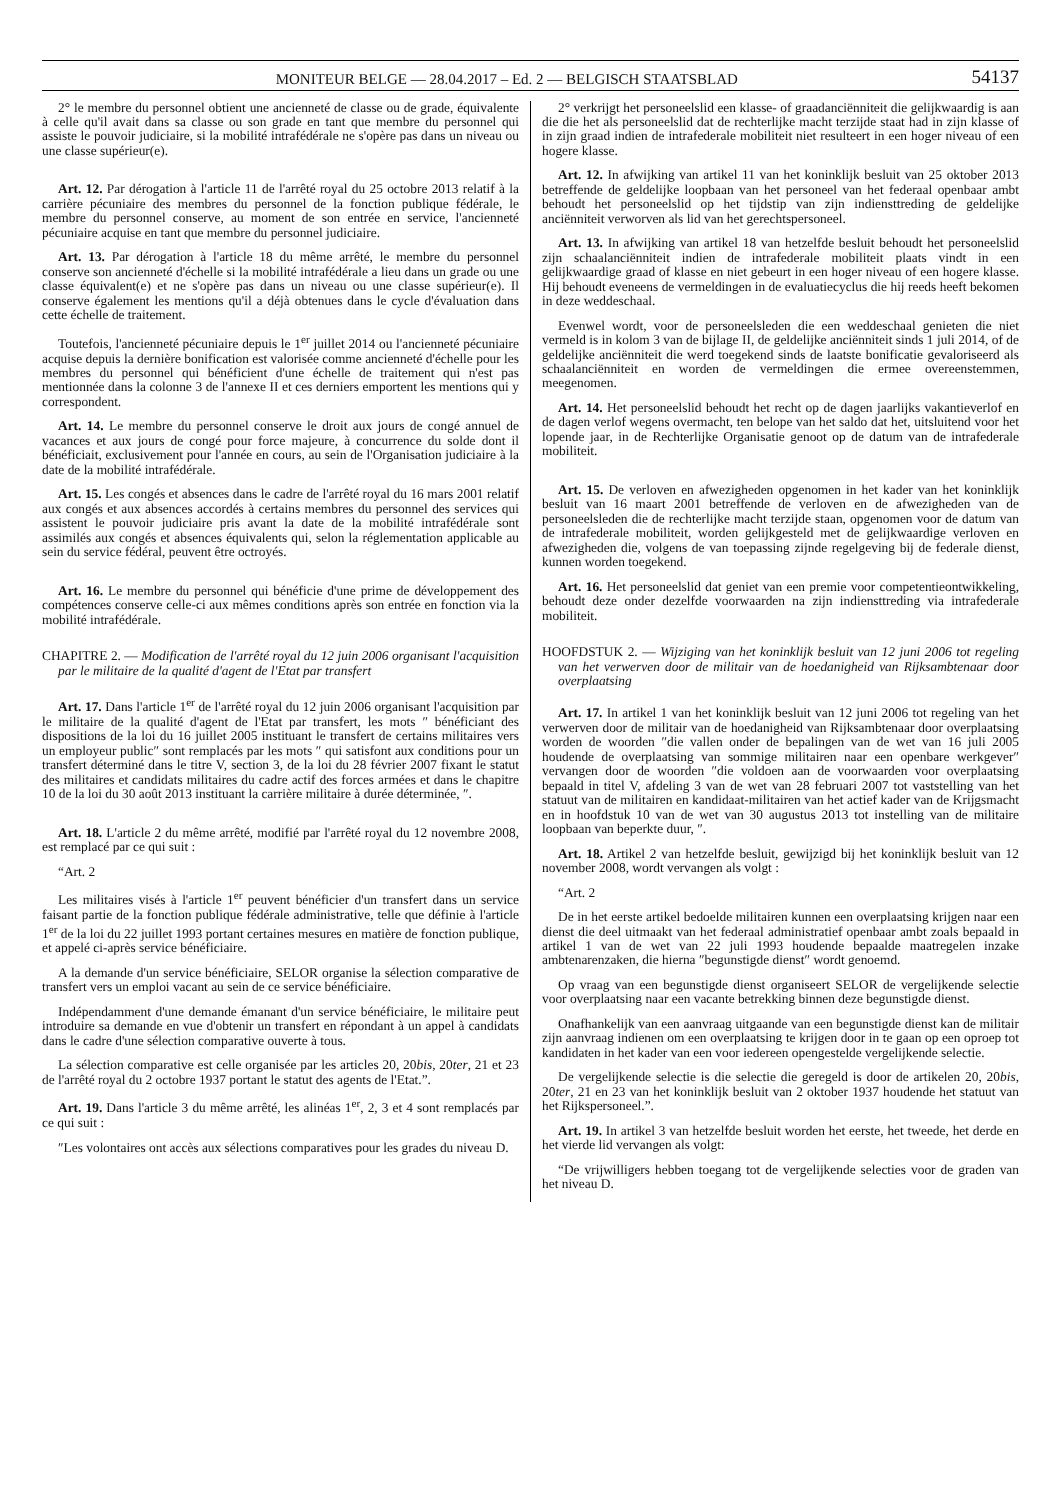MONITEUR BELGE — 28.04.2017 – Ed. 2 — BELGISCH STAATSBLAD 54137
2° le membre du personnel obtient une ancienneté de classe ou de grade, équivalente à celle qu'il avait dans sa classe ou son grade en tant que membre du personnel qui assiste le pouvoir judiciaire, si la mobilité intrafédérale ne s'opère pas dans un niveau ou une classe supérieur(e).
Art. 12. Par dérogation à l'article 11 de l'arrêté royal du 25 octobre 2013 relatif à la carrière pécuniaire des membres du personnel de la fonction publique fédérale, le membre du personnel conserve, au moment de son entrée en service, l'ancienneté pécuniaire acquise en tant que membre du personnel judiciaire.
Art. 13. Par dérogation à l'article 18 du même arrêté, le membre du personnel conserve son ancienneté d'échelle si la mobilité intrafédérale a lieu dans un grade ou une classe équivalent(e) et ne s'opère pas dans un niveau ou une classe supérieur(e). Il conserve également les mentions qu'il a déjà obtenues dans le cycle d'évaluation dans cette échelle de traitement.
Toutefois, l'ancienneté pécuniaire depuis le 1<sup>er</sup> juillet 2014 ou l'ancienneté pécuniaire acquise depuis la dernière bonification est valorisée comme ancienneté d'échelle pour les membres du personnel qui bénéficient d'une échelle de traitement qui n'est pas mentionnée dans la colonne 3 de l'annexe II et ces derniers emportent les mentions qui y correspondent.
Art. 14. Le membre du personnel conserve le droit aux jours de congé annuel de vacances et aux jours de congé pour force majeure, à concurrence du solde dont il bénéficiait, exclusivement pour l'année en cours, au sein de l'Organisation judiciaire à la date de la mobilité intrafédérale.
Art. 15. Les congés et absences dans le cadre de l'arrêté royal du 16 mars 2001 relatif aux congés et aux absences accordés à certains membres du personnel des services qui assistent le pouvoir judiciaire pris avant la date de la mobilité intrafédérale sont assimilés aux congés et absences équivalents qui, selon la réglementation applicable au sein du service fédéral, peuvent être octroyés.
Art. 16. Le membre du personnel qui bénéficie d'une prime de développement des compétences conserve celle-ci aux mêmes conditions après son entrée en fonction via la mobilité intrafédérale.
CHAPITRE 2. — Modification de l'arrêté royal du 12 juin 2006 organisant l'acquisition par le militaire de la qualité d'agent de l'Etat par transfert
Art. 17. Dans l'article 1<sup>er</sup> de l'arrêté royal du 12 juin 2006 organisant l'acquisition par le militaire de la qualité d'agent de l'Etat par transfert, les mots ″ bénéficiant des dispositions de la loi du 16 juillet 2005 instituant le transfert de certains militaires vers un employeur public″ sont remplacés par les mots ″ qui satisfont aux conditions pour un transfert déterminé dans le titre V, section 3, de la loi du 28 février 2007 fixant le statut des militaires et candidats militaires du cadre actif des forces armées et dans le chapitre 10 de la loi du 30 août 2013 instituant la carrière militaire à durée déterminée, ″.
Art. 18. L'article 2 du même arrêté, modifié par l'arrêté royal du 12 novembre 2008, est remplacé par ce qui suit :
“Art. 2
Les militaires visés à l'article 1<sup>er</sup> peuvent bénéficier d'un transfert dans un service faisant partie de la fonction publique fédérale administrative, telle que définie à l'article 1<sup>er</sup> de la loi du 22 juillet 1993 portant certaines mesures en matière de fonction publique, et appelé ci-après service bénéficiaire.
A la demande d'un service bénéficiaire, SELOR organise la sélection comparative de transfert vers un emploi vacant au sein de ce service bénéficiaire.
Indépendamment d'une demande émanant d'un service bénéficiaire, le militaire peut introduire sa demande en vue d'obtenir un transfert en répondant à un appel à candidats dans le cadre d'une sélection comparative ouverte à tous.
La sélection comparative est celle organisée par les articles 20, 20bis, 20ter, 21 et 23 de l'arrêté royal du 2 octobre 1937 portant le statut des agents de l'Etat.”.
Art. 19. Dans l'article 3 du même arrêté, les alinéas 1<sup>er</sup>, 2, 3 et 4 sont remplacés par ce qui suit :
″Les volontaires ont accès aux sélections comparatives pour les grades du niveau D.
2° verkrijgt het personeelslid een klasse- of graadanciënniteit die gelijkwaardig is aan die die het als personeelslid dat de rechterlijke macht terzijde staat had in zijn klasse of in zijn graad indien de intrafederale mobiliteit niet resulteert in een hoger niveau of een hogere klasse.
Art. 12. In afwijking van artikel 11 van het koninklijk besluit van 25 oktober 2013 betreffende de geldelijke loopbaan van het personeel van het federaal openbaar ambt behoudt het personeelslid op het tijdstip van zijn indiensttreding de geldelijke anciënniteit verworven als lid van het gerechtspersoneel.
Art. 13. In afwijking van artikel 18 van hetzelfde besluit behoudt het personeelslid zijn schaalanciënniteit indien de intrafederale mobiliteit plaats vindt in een gelijkwaardige graad of klasse en niet gebeurt in een hoger niveau of een hogere klasse. Hij behoudt eveneens de vermeldingen in de evaluatiecyclus die hij reeds heeft bekomen in deze weddeschaal.
Evenwel wordt, voor de personeelsleden die een weddeschaal genieten die niet vermeld is in kolom 3 van de bijlage II, de geldelijke anciënniteit sinds 1 juli 2014, of de geldelijke anciënniteit die werd toegekend sinds de laatste bonificatie gevaloriseerd als schaalanciënniteit en worden de vermeldingen die ermee overeenstemmen, meegenomen.
Art. 14. Het personeelslid behoudt het recht op de dagen jaarlijks vakantieverlof en de dagen verlof wegens overmacht, ten belope van het saldo dat het, uitsluitend voor het lopende jaar, in de Rechterlijke Organisatie genoot op de datum van de intrafederale mobiliteit.
Art. 15. De verloven en afwezigheden opgenomen in het kader van het koninklijk besluit van 16 maart 2001 betreffende de verloven en de afwezigheden van de personeelsleden die de rechterlijke macht terzijde staan, opgenomen voor de datum van de intrafederale mobiliteit, worden gelijkgesteld met de gelijkwaardige verloven en afwezigheden die, volgens de van toepassing zijnde regelgeving bij de federale dienst, kunnen worden toegekend.
Art. 16. Het personeelslid dat geniet van een premie voor competentieontwikkeling, behoudt deze onder dezelfde voorwaarden na zijn indiensttreding via intrafederale mobiliteit.
HOOFDSTUK 2. — Wijziging van het koninklijk besluit van 12 juni 2006 tot regeling van het verwerven door de militair van de hoedanigheid van Rijksambtenaar door overplaatsing
Art. 17. In artikel 1 van het koninklijk besluit van 12 juni 2006 tot regeling van het verwerven door de militair van de hoedanigheid van Rijksambtenaar door overplaatsing worden de woorden ″die vallen onder de bepalingen van de wet van 16 juli 2005 houdende de overplaatsing van sommige militairen naar een openbare werkgever″ vervangen door de woorden ″die voldoen aan de voorwaarden voor overplaatsing bepaald in titel V, afdeling 3 van de wet van 28 februari 2007 tot vaststelling van het statuut van de militairen en kandidaat-militairen van het actief kader van de Krijgsmacht en in hoofdstuk 10 van de wet van 30 augustus 2013 tot instelling van de militaire loopbaan van beperkte duur, ″.
Art. 18. Artikel 2 van hetzelfde besluit, gewijzigd bij het koninklijk besluit van 12 november 2008, wordt vervangen als volgt :
“Art. 2
De in het eerste artikel bedoelde militairen kunnen een overplaatsing krijgen naar een dienst die deel uitmaakt van het federaal administratief openbaar ambt zoals bepaald in artikel 1 van de wet van 22 juli 1993 houdende bepaalde maatregelen inzake ambtenarenzaken, die hierna ″begunstigde dienst″ wordt genoemd.
Op vraag van een begunstigde dienst organiseert SELOR de vergelijkende selectie voor overplaatsing naar een vacante betrekking binnen deze begunstigde dienst.
Onafhankelijk van een aanvraag uitgaande van een begunstigde dienst kan de militair zijn aanvraag indienen om een overplaatsing te krijgen door in te gaan op een oproep tot kandidaten in het kader van een voor iedereen opengestelde vergelijkende selectie.
De vergelijkende selectie is die selectie die geregeld is door de artikelen 20, 20bis, 20ter, 21 en 23 van het koninklijk besluit van 2 oktober 1937 houdende het statuut van het Rijkspersoneel.”.
Art. 19. In artikel 3 van hetzelfde besluit worden het eerste, het tweede, het derde en het vierde lid vervangen als volgt:
“De vrijwilligers hebben toegang tot de vergelijkende selecties voor de graden van het niveau D.